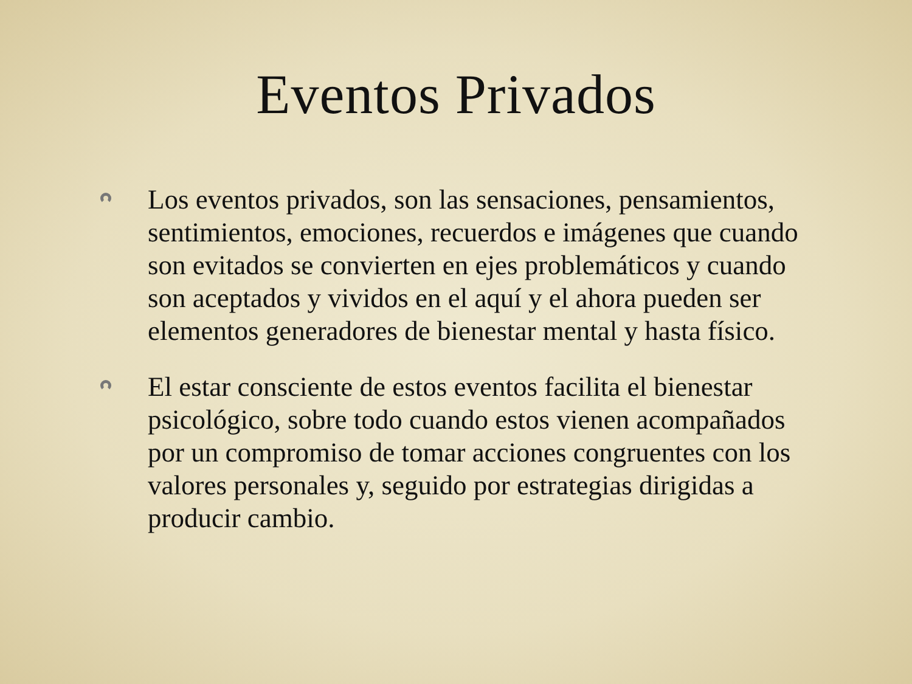Eventos Privados
Los eventos privados, son las sensaciones, pensamientos, sentimientos, emociones, recuerdos e imágenes que cuando son evitados se convierten en ejes problemáticos y cuando son aceptados y vividos en el aquí y el ahora pueden ser elementos generadores de bienestar mental y hasta físico.
El estar consciente de estos eventos facilita el bienestar psicológico, sobre todo cuando estos vienen acompañados por un compromiso de tomar acciones congruentes con los valores personales y, seguido por estrategias dirigidas a producir cambio.